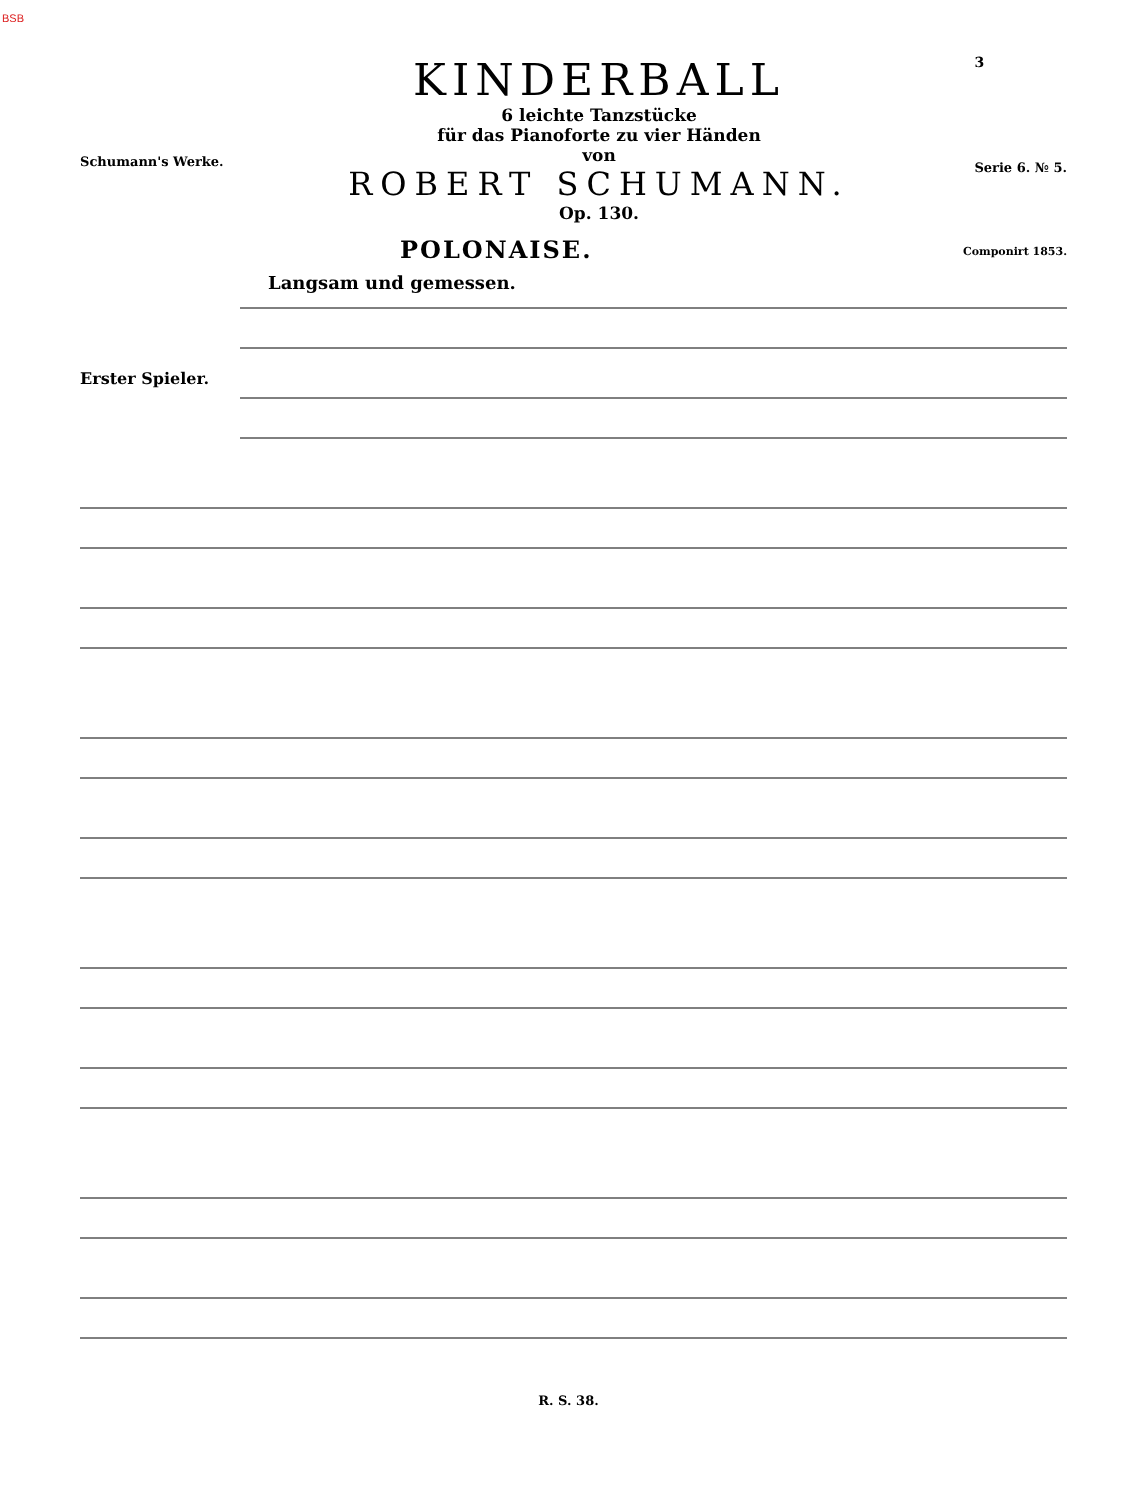BSB
Schumann's Werke.
KINDERBALL
6 leichte Tanzstücke
für das Pianoforte zu vier Händen
von
ROBERT SCHUMANN.
Op. 130.
3
Serie 6. № 5.
POLONAISE.
Componirt 1853.
Langsam und gemessen.
Erster Spieler.
R. S. 38.